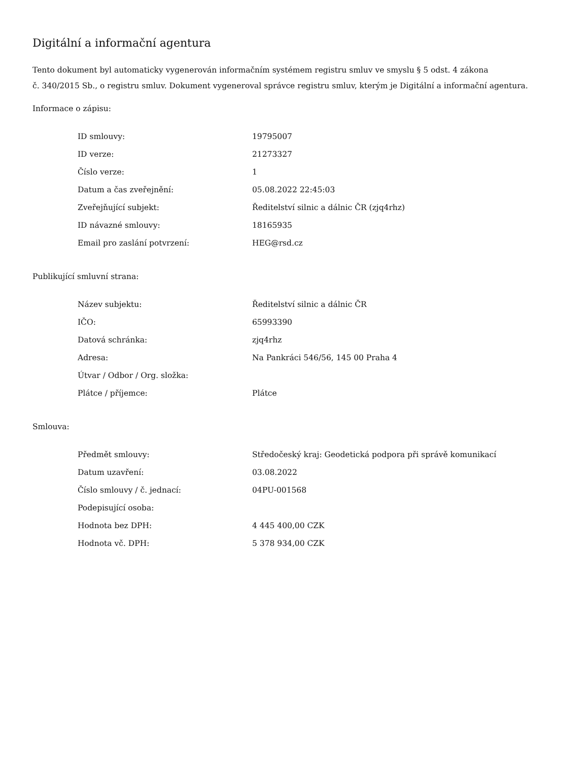Digitální a informační agentura
Tento dokument byl automaticky vygenerován informačním systémem registru smluv ve smyslu § 5 odst. 4 zákona
č. 340/2015 Sb., o registru smluv. Dokument vygeneroval správce registru smluv, kterým je Digitální a informační agentura.
Informace o zápisu:
| ID smlouvy: | 19795007 |
| ID verze: | 21273327 |
| Číslo verze: | 1 |
| Datum a čas zveřejnění: | 05.08.2022 22:45:03 |
| Zveřejňující subjekt: | Ředitelství silnic a dálnic ČR (zjq4rhz) |
| ID návazné smlouvy: | 18165935 |
| Email pro zaslání potvrzení: | HEG@rsd.cz |
Publikující smluvní strana:
| Název subjektu: | Ředitelství silnic a dálnic ČR |
| IČO: | 65993390 |
| Datová schránka: | zjq4rhz |
| Adresa: | Na Pankráci 546/56, 145 00 Praha 4 |
| Útvar / Odbor / Org. složka: | |
| Plátce / příjemce: | Plátce |
Smlouva:
| Předmět smlouvy: | Středočeský kraj: Geodetická podpora při správě komunikací |
| Datum uzavření: | 03.08.2022 |
| Číslo smlouvy / č. jednací: | 04PU-001568 |
| Podepisující osoba: | |
| Hodnota bez DPH: | 4 445 400,00 CZK |
| Hodnota vč. DPH: | 5 378 934,00 CZK |